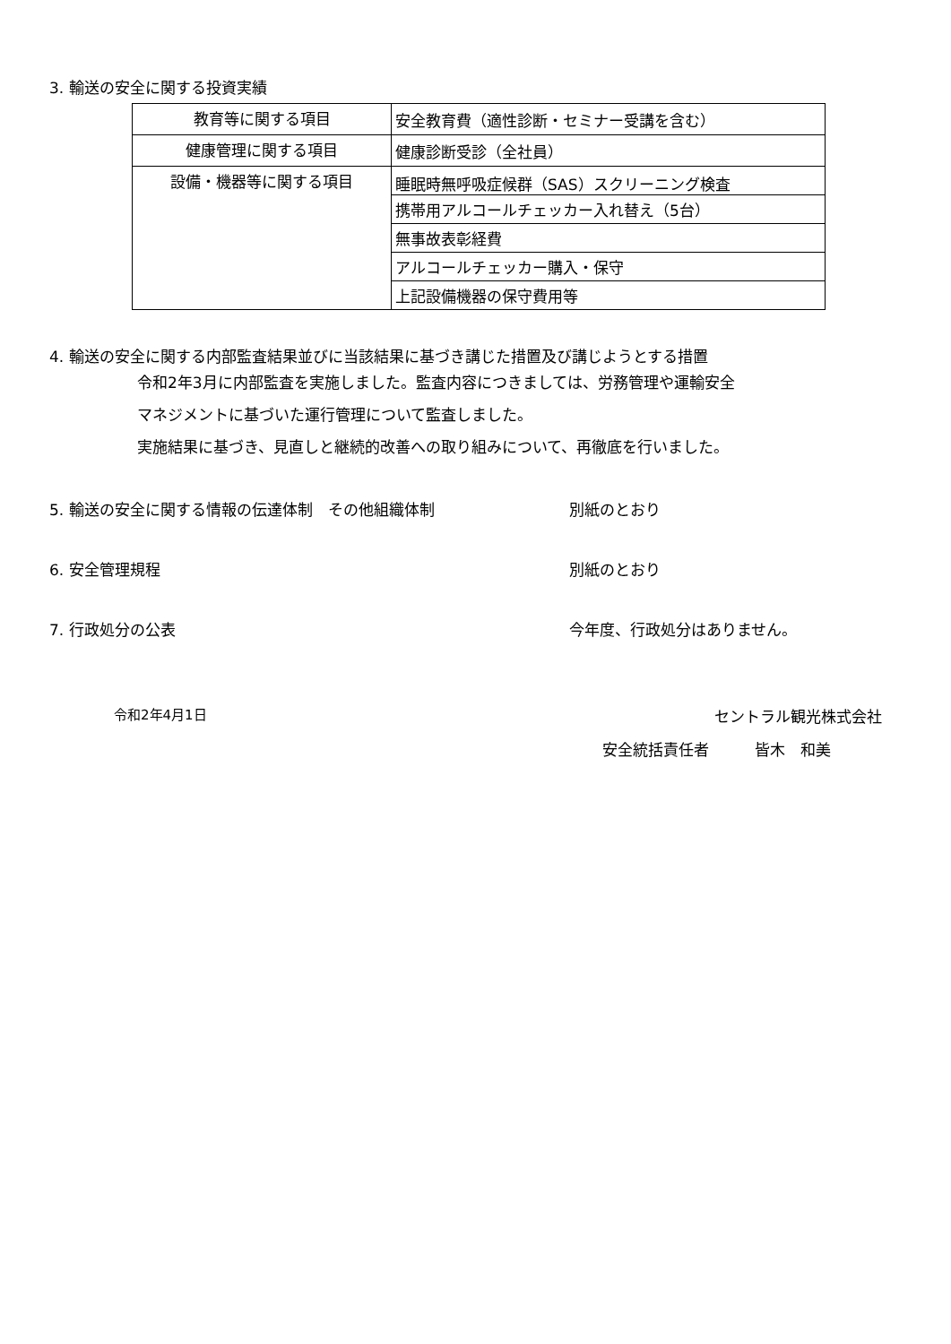3. 輸送の安全に関する投資実績
| 教育等に関する項目 | 安全教育費（適性診断・セミナー受講を含む） |
| 健康管理に関する項目 | 健康診断受診（全社員） |
| 設備・機器等に関する項目 | 睡眠時無呼吸症候群（SAS）スクリーニング検査 |
| | 携帯用アルコールチェッカー入れ替え（5台） |
| | 無事故表彰経費 |
| | アルコールチェッカー購入・保守 |
| | 上記設備機器の保守費用等 |
4. 輸送の安全に関する内部監査結果並びに当該結果に基づき講じた措置及び講じようとする措置
令和2年3月に内部監査を実施しました。監査内容につきましては、労務管理や運輸安全
マネジメントに基づいた運行管理について監査しました。
実施結果に基づき、見直しと継続的改善への取り組みについて、再徹底を行いました。
5. 輸送の安全に関する情報の伝達体制　その他組織体制 別紙のとおり
6. 安全管理規程 別紙のとおり
7. 行政処分の公表 今年度、行政処分はありません。
令和2年4月1日 セントラル観光株式会社
安全統括責任者　　　皆木　和美